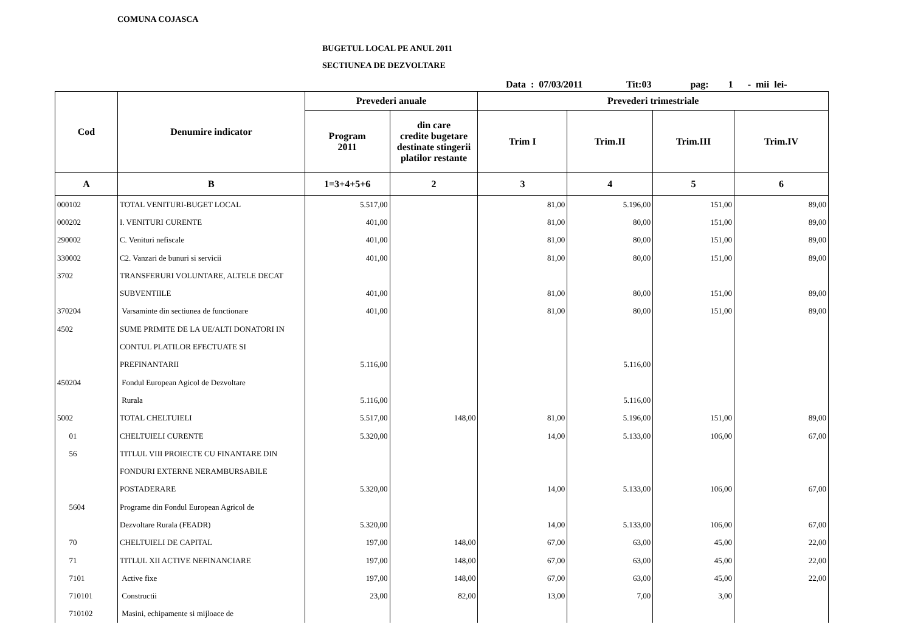COMUNA COJASCA
BUGETUL LOCAL PE ANUL 2011
SECTIUNEA DE DEZVOLTARE
Data : 07/03/2011 Tit:03 pag: 1 - mii lei-
| Cod | Denumire indicator | Prevederi anuale | | Prevederi trimestriale | | | |
| --- | --- | --- | --- | --- | --- | --- | --- |
| | | Program 2011 | din care credite bugetare destinate stingerii platilor restante | Trim I | Trim.II | Trim.III | Trim.IV |
| A | B | 1=3+4+5+6 | 2 | 3 | 4 | 5 | 6 |
| 000102 | TOTAL VENITURI-BUGET LOCAL | 5.517,00 | | 81,00 | 5.196,00 | 151,00 | 89,00 |
| 000202 | I. VENITURI CURENTE | 401,00 | | 81,00 | 80,00 | 151,00 | 89,00 |
| 290002 | C. Venituri nefiscale | 401,00 | | 81,00 | 80,00 | 151,00 | 89,00 |
| 330002 | C2. Vanzari de bunuri si servicii | 401,00 | | 81,00 | 80,00 | 151,00 | 89,00 |
| 3702 | TRANSFERURI VOLUNTARE, ALTELE DECAT | | | | | | |
| | SUBVENTIILE | 401,00 | | 81,00 | 80,00 | 151,00 | 89,00 |
| 370204 | Varsaminte din sectiunea de functionare | 401,00 | | 81,00 | 80,00 | 151,00 | 89,00 |
| 4502 | SUME PRIMITE DE LA UE/ALTI DONATORI IN | | | | | | |
| | CONTUL PLATILOR EFECTUATE SI | | | | | | |
| | PREFINANTARII | 5.116,00 | | | 5.116,00 | | |
| 450204 | Fondul European Agicol de Dezvoltare | | | | | | |
| | Rurala | 5.116,00 | | | 5.116,00 | | |
| 5002 | TOTAL CHELTUIELI | 5.517,00 | 148,00 | 81,00 | 5.196,00 | 151,00 | 89,00 |
| 01 | CHELTUIELI CURENTE | 5.320,00 | | 14,00 | 5.133,00 | 106,00 | 67,00 |
| 56 | TITLUL VIII PROIECTE CU FINANTARE DIN | | | | | | |
| | FONDURI EXTERNE NERAMBURSABILE | | | | | | |
| | POSTADERARE | 5.320,00 | | 14,00 | 5.133,00 | 106,00 | 67,00 |
| 5604 | Programe din Fondul European Agricol de | | | | | | |
| | Dezvoltare Rurala (FEADR) | 5.320,00 | | 14,00 | 5.133,00 | 106,00 | 67,00 |
| 70 | CHELTUIELI DE CAPITAL | 197,00 | 148,00 | 67,00 | 63,00 | 45,00 | 22,00 |
| 71 | TITLUL XII ACTIVE NEFINANCIARE | 197,00 | 148,00 | 67,00 | 63,00 | 45,00 | 22,00 |
| 7101 | Active fixe | 197,00 | 148,00 | 67,00 | 63,00 | 45,00 | 22,00 |
| 710101 | Constructii | 23,00 | 82,00 | 13,00 | 7,00 | 3,00 | |
| 710102 | Masini, echipamente si mijloace de | | | | | | |